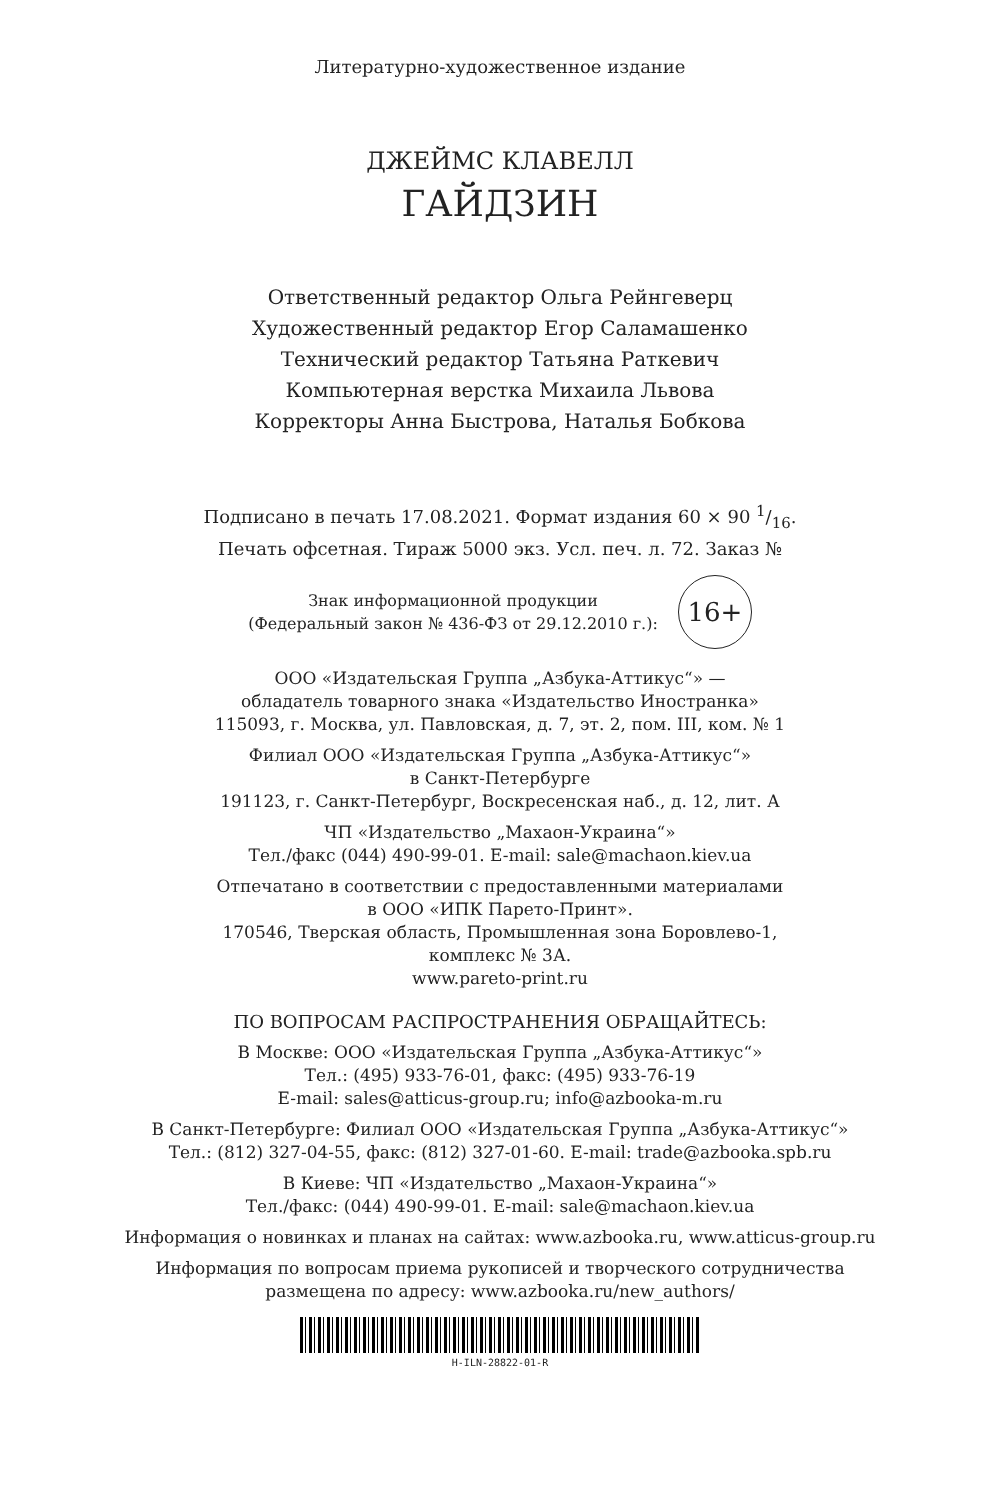Литературно-художественное издание
ДЖЕЙМС КЛАВЕЛЛ
ГАЙДЗИН
Ответственный редактор Ольга Рейнгеверц
Художественный редактор Егор Саламашенко
Технический редактор Татьяна Раткевич
Компьютерная верстка Михаила Львова
Корректоры Анна Быстрова, Наталья Бобкова
Подписано в печать 17.08.2021. Формат издания 60 × 90 1/16.
Печать офсетная. Тираж 5000 экз. Усл. печ. л. 72. Заказ №
Знак информационной продукции
(Федеральный закон № 436-ФЗ от 29.12.2010 г.):
16+
ООО «Издательская Группа „Азбука-Аттикус“» —
обладатель товарного знака «Издательство Иностранка»
115093, г. Москва, ул. Павловская, д. 7, эт. 2, пом. III, ком. № 1
Филиал ООО «Издательская Группа „Азбука-Аттикус“»
в Санкт-Петербурге
191123, г. Санкт-Петербург, Воскресенская наб., д. 12, лит. А
ЧП «Издательство „Махаон-Украина“»
Тел./факс (044) 490-99-01. E-mail: sale@machaon.kiev.ua
Отпечатано в соответствии с предоставленными материалами
в ООО «ИПК Парето-Принт».
170546, Тверская область, Промышленная зона Боровлево-1,
комплекс № 3А.
www.pareto-print.ru
ПО ВОПРОСАМ РАСПРОСТРАНЕНИЯ ОБРАЩАЙТЕСЬ:
В Москве: ООО «Издательская Группа „Азбука-Аттикус“»
Тел.: (495) 933-76-01, факс: (495) 933-76-19
E-mail: sales@atticus-group.ru; info@azbooka-m.ru
В Санкт-Петербурге: Филиал ООО «Издательская Группа „Азбука-Аттикус“»
Тел.: (812) 327-04-55, факс: (812) 327-01-60. E-mail: trade@azbooka.spb.ru
В Киеве: ЧП «Издательство „Махаон-Украина“»
Тел./факс: (044) 490-99-01. E-mail: sale@machaon.kiev.ua
Информация о новинках и планах на сайтах: www.azbooka.ru, www.atticus-group.ru
Информация по вопросам приема рукописей и творческого сотрудничества
размещена по адресу: www.azbooka.ru/new_authors/
H-ILN-28822-01-R